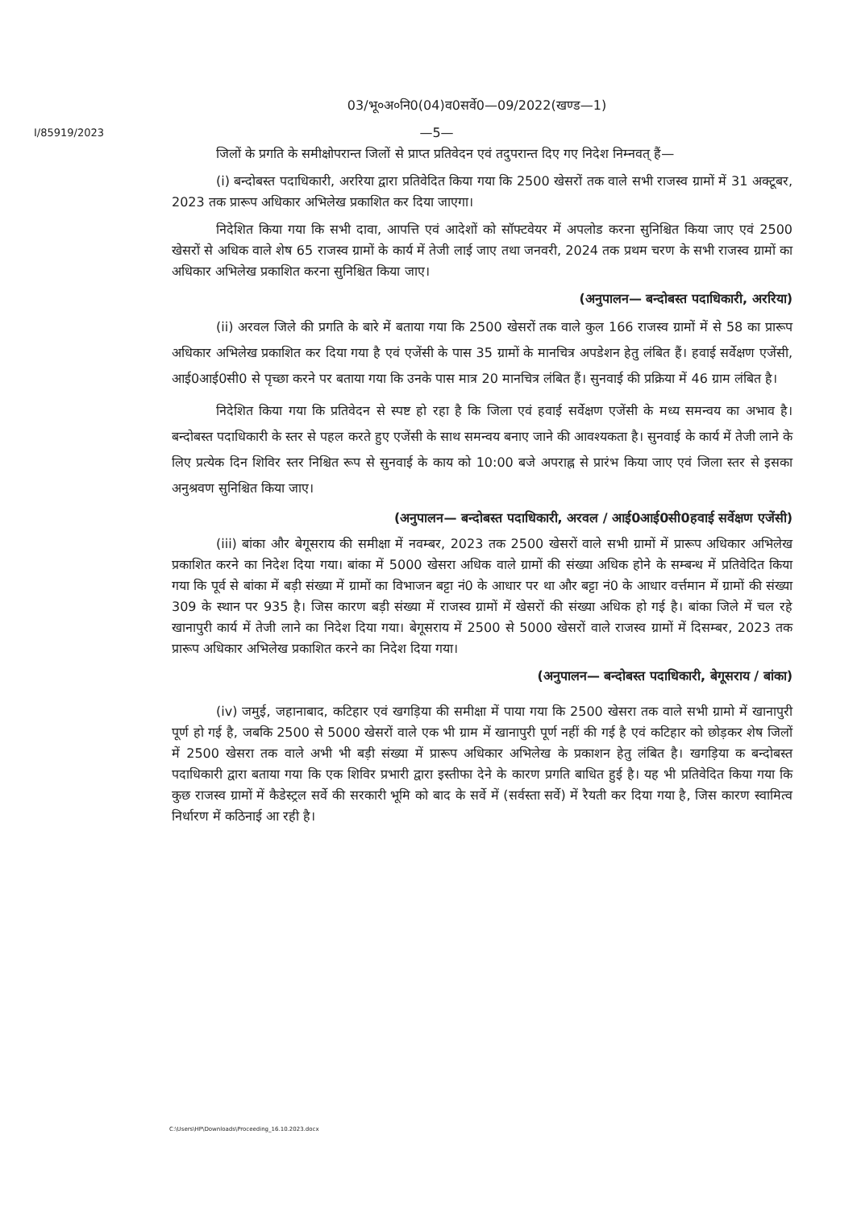03/भू०अ०नि0(04)व0सर्वे0—09/2022(खण्ड—1)
I/85919/2023
—5—
जिलों के प्रगति के समीक्षोपरान्त जिलों से प्राप्त प्रतिवेदन एवं तदुपरान्त दिए गए निदेश निम्नवत् हैं—
(i) बन्दोबस्त पदाधिकारी, अररिया द्वारा प्रतिवेदित किया गया कि 2500 खेसरों तक वाले सभी राजस्व ग्रामों में 31 अक्टूबर, 2023 तक प्रारूप अधिकार अभिलेख प्रकाशित कर दिया जाएगा।
निदेशित किया गया कि सभी दावा, आपत्ति एवं आदेशों को सॉफ्टवेयर में अपलोड करना सुनिश्चित किया जाए एवं 2500 खेसरों से अधिक वाले शेष 65 राजस्व ग्रामों के कार्य में तेजी लाई जाए तथा जनवरी, 2024 तक प्रथम चरण के सभी राजस्व ग्रामों का अधिकार अभिलेख प्रकाशित करना सुनिश्चित किया जाए।
(अनुपालन— बन्दोबस्त पदाधिकारी, अररिया)
(ii) अरवल जिले की प्रगति के बारे में बताया गया कि 2500 खेसरों तक वाले कुल 166 राजस्व ग्रामों में से 58 का प्रारूप अधिकार अभिलेख प्रकाशित कर दिया गया है एवं एजेंसी के पास 35 ग्रामों के मानचित्र अपडेशन हेतु लंबित हैं। हवाई सर्वेक्षण एजेंसी, आई0आई0सी0 से पृच्छा करने पर बताया गया कि उनके पास मात्र 20 मानचित्र लंबित हैं। सुनवाई की प्रक्रिया में 46 ग्राम लंबित है।
निदेशित किया गया कि प्रतिवेदन से स्पष्ट हो रहा है कि जिला एवं हवाई सर्वेक्षण एजेंसी के मध्य समन्वय का अभाव है। बन्दोबस्त पदाधिकारी के स्तर से पहल करते हुए एजेंसी के साथ समन्वय बनाए जाने की आवश्यकता है। सुनवाई के कार्य में तेजी लाने के लिए प्रत्येक दिन शिविर स्तर निश्चित रूप से सुनवाई के काय को 10:00 बजे अपराह्न से प्रारंभ किया जाए एवं जिला स्तर से इसका अनुश्रवण सुनिश्चित किया जाए।
(अनुपालन— बन्दोबस्त पदाधिकारी, अरवल / आई0आई0सी0हवाई सर्वेक्षण एजेंसी)
(iii) बांका और बेगूसराय की समीक्षा में नवम्बर, 2023 तक 2500 खेसरों वाले सभी ग्रामों में प्रारूप अधिकार अभिलेख प्रकाशित करने का निदेश दिया गया। बांका में 5000 खेसरा अधिक वाले ग्रामों की संख्या अधिक होने के सम्बन्ध में प्रतिवेदित किया गया कि पूर्व से बांका में बड़ी संख्या में ग्रामों का विभाजन बट्टा नं0 के आधार पर था और बट्टा नं0 के आधार वर्त्तमान में ग्रामों की संख्या 309 के स्थान पर 935 है। जिस कारण बड़ी संख्या में राजस्व ग्रामों में खेसरों की संख्या अधिक हो गई है। बांका जिले में चल रहे खानापुरी कार्य में तेजी लाने का निदेश दिया गया। बेगूसराय में 2500 से 5000 खेसरों वाले राजस्व ग्रामों में दिसम्बर, 2023 तक प्रारूप अधिकार अभिलेख प्रकाशित करने का निदेश दिया गया।
(अनुपालन— बन्दोबस्त पदाधिकारी, बेगूसराय / बांका)
(iv) जमुई, जहानाबाद, कटिहार एवं खगड़िया की समीक्षा में पाया गया कि 2500 खेसरा तक वाले सभी ग्रामो में खानापुरी पूर्ण हो गई है, जबकि 2500 से 5000 खेसरों वाले एक भी ग्राम में खानापुरी पूर्ण नहीं की गई है एवं कटिहार को छोड़कर शेष जिलों में 2500 खेसरा तक वाले अभी भी बड़ी संख्या में प्रारूप अधिकार अभिलेख के प्रकाशन हेतु लंबित है। खगड़िया क बन्दोबस्त पदाधिकारी द्वारा बताया गया कि एक शिविर प्रभारी द्वारा इस्तीफा देने के कारण प्रगति बाधित हुई है। यह भी प्रतिवेदित किया गया कि कुछ राजस्व ग्रामों में कैडेस्ट्रल सर्वे की सरकारी भूमि को बाद के सर्वे में (सर्वस्ता सर्वे) में रैयती कर दिया गया है, जिस कारण स्वामित्व निर्धारण में कठिनाई आ रही है।
C:\Users\HP\Downloads\Proceeding_16.10.2023.docx